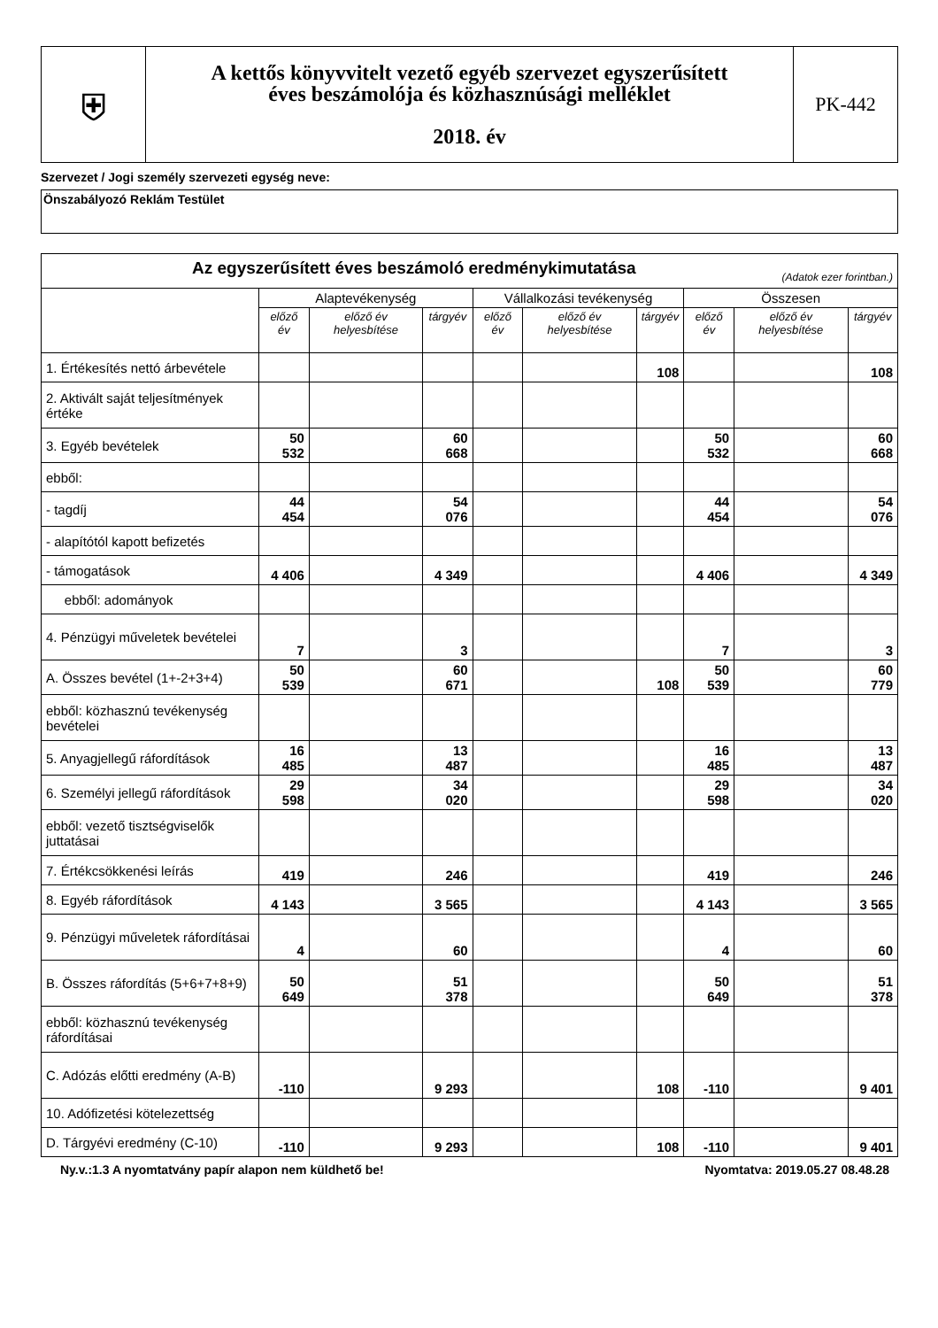| ⛨ | A kettős könyvvitelt vezető egyéb szervezet egyszerűsített éves beszámolója és közhasznúsági melléklet 2018. év | PK-442 |
Szervezet / Jogi személy szervezeti egység neve:
Önszabályozó Reklám Testület
| Az egyszerűsített éves beszámoló eredménykimutatása (Adatok ezer forintban.) | | | | | | | | | |
| --- | --- | --- | --- | --- | --- | --- | --- | --- | --- |
| | Alaptevékenység | | | Vállalkozási tevékenység | | | Összesen | | |
| | előző év | előző év helyesbítése | tárgyév | előző év | előző év helyesbítése | tárgyév | előző év | előző év helyesbítése | tárgyév |
| 1. Értékesítés nettó árbevétele | | | | | | 108 | | | 108 |
| 2. Aktivált saját teljesítmények értéke | | | | | | | | | |
| 3. Egyéb bevételek | 50 532 | | 60 668 | | | | 50 532 | | 60 668 |
| ebből: | | | | | | | | | |
| - tagdíj | 44 454 | | 54 076 | | | | 44 454 | | 54 076 |
| - alapítótól kapott befizetés | | | | | | | | | |
| - támogatások | 4 406 | | 4 349 | | | | 4 406 | | 4 349 |
| ebből: adományok | | | | | | | | | |
| 4. Pénzügyi műveletek bevételei | 7 | | 3 | | | | 7 | | 3 |
| A. Összes bevétel (1+-2+3+4) | 50 539 | | 60 671 | | | 108 | 50 539 | | 60 779 |
| ebből: közhasznú tevékenység bevételei | | | | | | | | | |
| 5. Anyagjellegű ráfordítások | 16 485 | | 13 487 | | | | 16 485 | | 13 487 |
| 6. Személyi jellegű ráfordítások | 29 598 | | 34 020 | | | | 29 598 | | 34 020 |
| ebből: vezető tisztségviselők juttatásai | | | | | | | | | |
| 7. Értékcsökkenési leírás | 419 | | 246 | | | | 419 | | 246 |
| 8. Egyéb ráfordítások | 4 143 | | 3 565 | | | | 4 143 | | 3 565 |
| 9. Pénzügyi műveletek ráfordításai | 4 | | 60 | | | | 4 | | 60 |
| B. Összes ráfordítás (5+6+7+8+9) | 50 649 | | 51 378 | | | | 50 649 | | 51 378 |
| ebből: közhasznú tevékenység ráfordításai | | | | | | | | | |
| C. Adózás előtti eredmény (A-B) | -110 | | 9 293 | | | 108 | -110 | | 9 401 |
| 10. Adófizetési kötelezettség | | | | | | | | | |
| D. Tárgyévi eredmény (C-10) | -110 | | 9 293 | | | 108 | -110 | | 9 401 |
Ny.v.:1.3 A nyomtatvány papír alapon nem küldhető be! Nyomtatva: 2019.05.27 08.48.28